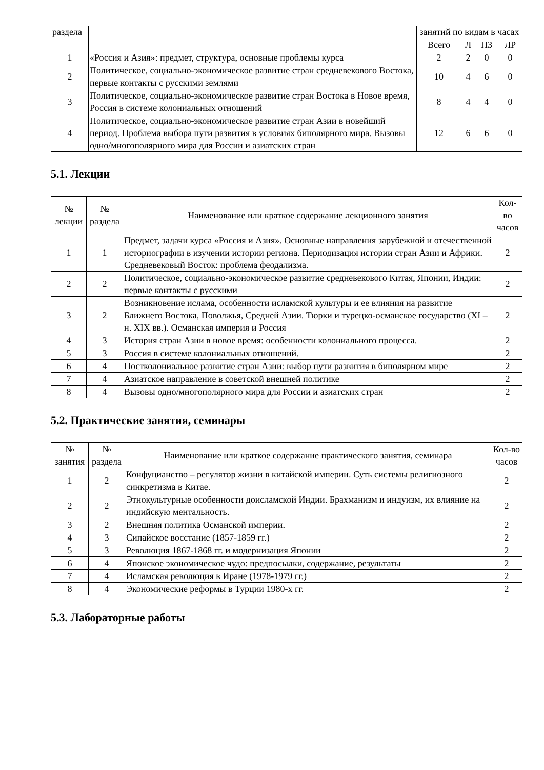| раздела | | занятий по видам в часах | | | |
| | | Всего | Л | ПЗ | ЛР |
| 1 | «Россия и Азия»: предмет, структура, основные проблемы курса | 2 | 2 | 0 | 0 |
| 2 | Политическое, социально-экономическое развитие стран средневекового Востока, первые контакты с русскими землями | 10 | 4 | 6 | 0 |
| 3 | Политическое, социально-экономическое развитие стран Востока в Новое время, Россия в системе колониальных отношений | 8 | 4 | 4 | 0 |
| 4 | Политическое, социально-экономическое развитие стран Азии в новейший период. Проблема выбора пути развития в условиях биполярного мира. Вызовы одно/многополярного мира для России и азиатских стран | 12 | 6 | 6 | 0 |
5.1. Лекции
| № лекции | № раздела | Наименование или краткое содержание лекционного занятия | Кол-во часов |
| --- | --- | --- | --- |
| 1 | 1 | Предмет, задачи курса «Россия и Азия». Основные направления зарубежной и отечественной историографии в изучении истории региона. Периодизация истории стран Азии и Африки. Средневековый Восток: проблема феодализма. | 2 |
| 2 | 2 | Политическое, социально-экономическое развитие средневекового Китая, Японии, Индии: первые контакты с русскими | 2 |
| 3 | 2 | Возникновение ислама, особенности исламской культуры и ее влияния на развитие Ближнего Востока, Поволжья, Средней Азии. Тюрки и турецко-османское государство (XI – н. XIX вв.). Османская империя и Россия | 2 |
| 4 | 3 | История стран Азии в новое время: особенности колониального процесса. | 2 |
| 5 | 3 | Россия в системе колониальных отношений. | 2 |
| 6 | 4 | Постколониальное развитие стран Азии: выбор пути развития в биполярном мире | 2 |
| 7 | 4 | Азиатское направление в советской внешней политике | 2 |
| 8 | 4 | Вызовы одно/многополярного мира для России и азиатских стран | 2 |
5.2. Практические занятия, семинары
| № занятия | № раздела | Наименование или краткое содержание практического занятия, семинара | Кол-во часов |
| --- | --- | --- | --- |
| 1 | 2 | Конфуцианство – регулятор жизни в китайской империи. Суть системы религиозного синкретизма в Китае. | 2 |
| 2 | 2 | Этнокультурные особенности доисламской Индии. Брахманизм и индуизм, их влияние на индийскую ментальность. | 2 |
| 3 | 2 | Внешняя политика Османской империи. | 2 |
| 4 | 3 | Сипайское восстание (1857-1859 гг.) | 2 |
| 5 | 3 | Революция 1867-1868 гг. и модернизация Японии | 2 |
| 6 | 4 | Японское экономическое чудо: предпосылки, содержание, результаты | 2 |
| 7 | 4 | Исламская революция в Иране (1978-1979 гг.) | 2 |
| 8 | 4 | Экономические реформы в Турции 1980-х гг. | 2 |
5.3. Лабораторные работы